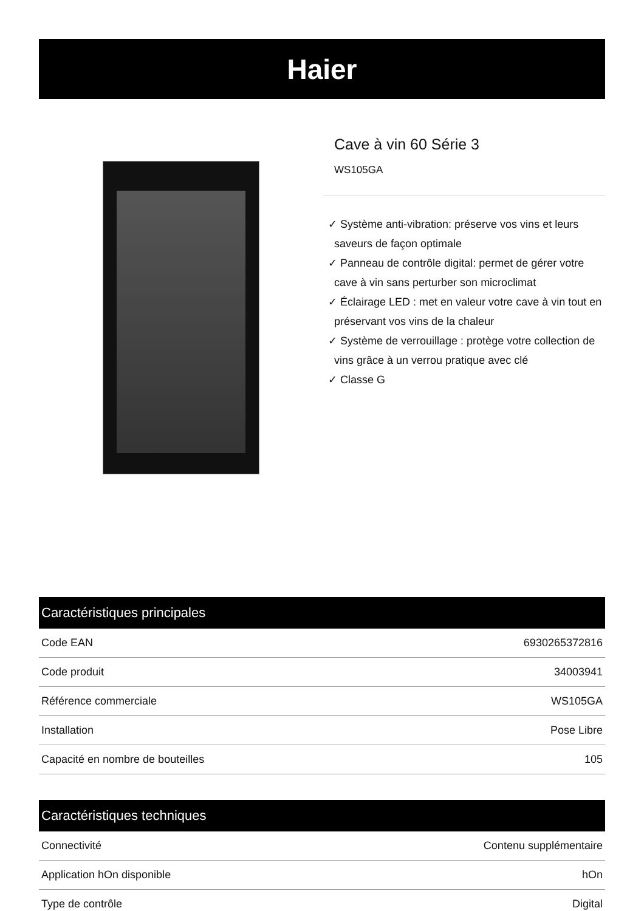Haier
Cave à vin 60 Série 3
WS105GA
✓ Système anti-vibration: préserve vos vins et leurs saveurs de façon optimale
✓ Panneau de contrôle digital: permet de gérer votre cave à vin sans perturber son microclimat
✓ Éclairage LED : met en valeur votre cave à vin tout en préservant vos vins de la chaleur
✓ Système de verrouillage : protège votre collection de vins grâce à un verrou pratique avec clé
✓ Classe G
| Caractéristiques principales | |
| --- | --- |
| Code EAN | 6930265372816 |
| Code produit | 34003941 |
| Référence commerciale | WS105GA |
| Installation | Pose Libre |
| Capacité en nombre de bouteilles | 105 |
| Caractéristiques techniques | |
| --- | --- |
| Connectivité | Contenu supplémentaire |
| Application hOn disponible | hOn |
| Type de contrôle | Digital |